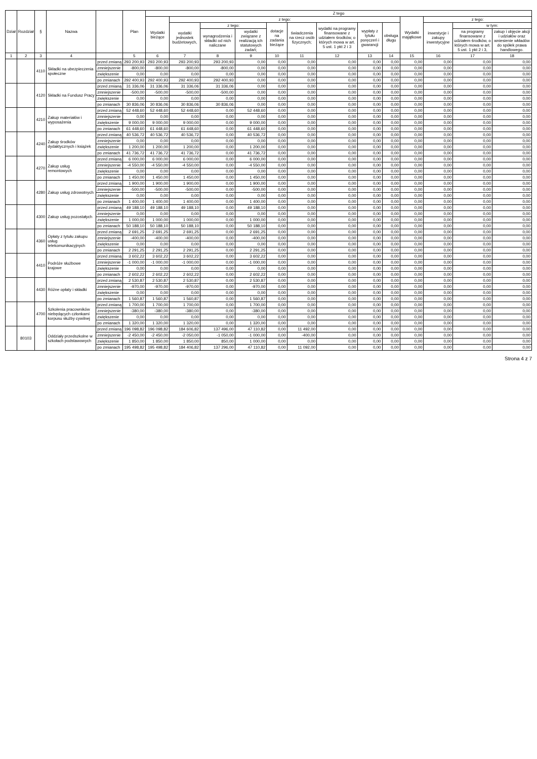| Dział | Rozdział | § | Nazwa | | Plan | Z tego | | | | | | | | | | | | |
| --- | --- | --- | --- | --- | --- | --- | --- | --- | --- | --- | --- | --- | --- | --- | --- | --- | --- | --- |
| | | | | | | Wydatki bieżące | z tego: | | | | | | | | Wydatki majątkowe | z tego: | | |
| | | | | | | | wydatki jednostek budżetowych, | z tego: | | dotacje na zadania bieżące | świadczenia na rzecz osób fizycznych; | wydatki na programy finansowane z udziałem środków, o których mowa w art. 5 ust. 1 pkt 2 i 3 | wypłaty z tytułu poręczeń i gwarancji | obsługa długu | | inwestycje i zakupy inwestycyjne | w tym: | |
| | | | | | | | | wynagrodzenia i składki od nich naliczane | wydatki związane z realizacją ich statutowych zadań; | | | | | | | | na programy finansowane z udziałem środków, o których mowa w art. 5 ust. 1 pkt 2 i 3, | zakup i objęcie akcji i udziałów oraz wniesienie wkładów do spółek prawa handlowego. |
| 1 | 2 | 3 | 4 | | 5 | 6 | 7 | 8 | 9 | 10 | 11 | 12 | 13 | 14 | 15 | 16 | 17 | 18 |
| | | 4110 | Składki na ubezpieczenia społeczne | przed zmianą | 293 200,93 | 293 200,93 | 293 200,93 | 293 200,93 | 0,00 | 0,00 | 0,00 | 0,00 | 0,00 | 0,00 | 0,00 | 0,00 | 0,00 | 0,00 |
| | | | | zmniejszenie | -800,00 | -800,00 | -800,00 | -800,00 | 0,00 | 0,00 | 0,00 | 0,00 | 0,00 | 0,00 | 0,00 | 0,00 | 0,00 | 0,00 |
| | | | | zwiększenie | 0,00 | 0,00 | 0,00 | 0,00 | 0,00 | 0,00 | 0,00 | 0,00 | 0,00 | 0,00 | 0,00 | 0,00 | 0,00 | 0,00 |
| | | | | po zmianach | 292 400,93 | 292 400,93 | 292 400,93 | 292 400,93 | 0,00 | 0,00 | 0,00 | 0,00 | 0,00 | 0,00 | 0,00 | 0,00 | 0,00 | 0,00 |
| | | 4120 | Składki na Fundusz Pracy | przed zmianą | 31 336,06 | 31 336,06 | 31 336,06 | 31 336,06 | 0,00 | 0,00 | 0,00 | 0,00 | 0,00 | 0,00 | 0,00 | 0,00 | 0,00 | 0,00 |
| | | | | zmniejszenie | -500,00 | -500,00 | -500,00 | -500,00 | 0,00 | 0,00 | 0,00 | 0,00 | 0,00 | 0,00 | 0,00 | 0,00 | 0,00 | 0,00 |
| | | | | zwiększenie | 0,00 | 0,00 | 0,00 | 0,00 | 0,00 | 0,00 | 0,00 | 0,00 | 0,00 | 0,00 | 0,00 | 0,00 | 0,00 | 0,00 |
| | | | | po zmianach | 30 836,06 | 30 836,06 | 30 836,06 | 30 836,06 | 0,00 | 0,00 | 0,00 | 0,00 | 0,00 | 0,00 | 0,00 | 0,00 | 0,00 | 0,00 |
| | | 4210 | Zakup materiałów i wyposażenia | przed zmianą | 52 448,60 | 52 448,60 | 52 448,60 | 0,00 | 52 448,60 | 0,00 | 0,00 | 0,00 | 0,00 | 0,00 | 0,00 | 0,00 | 0,00 | 0,00 |
| | | | | zmniejszenie | 0,00 | 0,00 | 0,00 | 0,00 | 0,00 | 0,00 | 0,00 | 0,00 | 0,00 | 0,00 | 0,00 | 0,00 | 0,00 | 0,00 |
| | | | | zwiększenie | 9 000,00 | 9 000,00 | 9 000,00 | 0,00 | 9 000,00 | 0,00 | 0,00 | 0,00 | 0,00 | 0,00 | 0,00 | 0,00 | 0,00 | 0,00 |
| | | | | po zmianach | 61 448,60 | 61 448,60 | 61 448,60 | 0,00 | 61 448,60 | 0,00 | 0,00 | 0,00 | 0,00 | 0,00 | 0,00 | 0,00 | 0,00 | 0,00 |
| | | 4240 | Zakup środków dydaktycznych i książek | przed zmianą | 40 536,72 | 40 536,72 | 40 536,72 | 0,00 | 40 536,72 | 0,00 | 0,00 | 0,00 | 0,00 | 0,00 | 0,00 | 0,00 | 0,00 | 0,00 |
| | | | | zmniejszenie | 0,00 | 0,00 | 0,00 | 0,00 | 0,00 | 0,00 | 0,00 | 0,00 | 0,00 | 0,00 | 0,00 | 0,00 | 0,00 | 0,00 |
| | | | | zwiększenie | 1 200,00 | 1 200,00 | 1 200,00 | 0,00 | 1 200,00 | 0,00 | 0,00 | 0,00 | 0,00 | 0,00 | 0,00 | 0,00 | 0,00 | 0,00 |
| | | | | po zmianach | 41 736,72 | 41 736,72 | 41 736,72 | 0,00 | 41 736,72 | 0,00 | 0,00 | 0,00 | 0,00 | 0,00 | 0,00 | 0,00 | 0,00 | 0,00 |
| | | 4270 | Zakup usług remontowych | przed zmianą | 6 000,00 | 6 000,00 | 6 000,00 | 0,00 | 6 000,00 | 0,00 | 0,00 | 0,00 | 0,00 | 0,00 | 0,00 | 0,00 | 0,00 | 0,00 |
| | | | | zmniejszenie | -4 550,00 | -4 550,00 | -4 550,00 | 0,00 | -4 550,00 | 0,00 | 0,00 | 0,00 | 0,00 | 0,00 | 0,00 | 0,00 | 0,00 | 0,00 |
| | | | | zwiększenie | 0,00 | 0,00 | 0,00 | 0,00 | 0,00 | 0,00 | 0,00 | 0,00 | 0,00 | 0,00 | 0,00 | 0,00 | 0,00 | 0,00 |
| | | | | po zmianach | 1 450,00 | 1 450,00 | 1 450,00 | 0,00 | 1 450,00 | 0,00 | 0,00 | 0,00 | 0,00 | 0,00 | 0,00 | 0,00 | 0,00 | 0,00 |
| | | 4280 | Zakup usług zdrowotnych | przed zmianą | 1 900,00 | 1 900,00 | 1 900,00 | 0,00 | 1 900,00 | 0,00 | 0,00 | 0,00 | 0,00 | 0,00 | 0,00 | 0,00 | 0,00 | 0,00 |
| | | | | zmniejszenie | -500,00 | -500,00 | -500,00 | 0,00 | -500,00 | 0,00 | 0,00 | 0,00 | 0,00 | 0,00 | 0,00 | 0,00 | 0,00 | 0,00 |
| | | | | zwiększenie | 0,00 | 0,00 | 0,00 | 0,00 | 0,00 | 0,00 | 0,00 | 0,00 | 0,00 | 0,00 | 0,00 | 0,00 | 0,00 | 0,00 |
| | | | | po zmianach | 1 400,00 | 1 400,00 | 1 400,00 | 0,00 | 1 400,00 | 0,00 | 0,00 | 0,00 | 0,00 | 0,00 | 0,00 | 0,00 | 0,00 | 0,00 |
| | | 4300 | Zakup usług pozostałych | przed zmianą | 49 188,10 | 49 188,10 | 49 188,10 | 0,00 | 49 188,10 | 0,00 | 0,00 | 0,00 | 0,00 | 0,00 | 0,00 | 0,00 | 0,00 | 0,00 |
| | | | | zmniejszenie | 0,00 | 0,00 | 0,00 | 0,00 | 0,00 | 0,00 | 0,00 | 0,00 | 0,00 | 0,00 | 0,00 | 0,00 | 0,00 | 0,00 |
| | | | | zwiększenie | 1 000,00 | 1 000,00 | 1 000,00 | 0,00 | 1 000,00 | 0,00 | 0,00 | 0,00 | 0,00 | 0,00 | 0,00 | 0,00 | 0,00 | 0,00 |
| | | | | po zmianach | 50 188,10 | 50 188,10 | 50 188,10 | 0,00 | 50 188,10 | 0,00 | 0,00 | 0,00 | 0,00 | 0,00 | 0,00 | 0,00 | 0,00 | 0,00 |
| | | 4360 | Opłaty z tytułu zakupu usług telekomunikacyjnych | przed zmianą | 2 691,25 | 2 691,25 | 2 691,25 | 0,00 | 2 691,25 | 0,00 | 0,00 | 0,00 | 0,00 | 0,00 | 0,00 | 0,00 | 0,00 | 0,00 |
| | | | | zmniejszenie | -400,00 | -400,00 | -400,00 | 0,00 | -400,00 | 0,00 | 0,00 | 0,00 | 0,00 | 0,00 | 0,00 | 0,00 | 0,00 | 0,00 |
| | | | | zwiększenie | 0,00 | 0,00 | 0,00 | 0,00 | 0,00 | 0,00 | 0,00 | 0,00 | 0,00 | 0,00 | 0,00 | 0,00 | 0,00 | 0,00 |
| | | | | po zmianach | 2 291,25 | 2 291,25 | 2 291,25 | 0,00 | 2 291,25 | 0,00 | 0,00 | 0,00 | 0,00 | 0,00 | 0,00 | 0,00 | 0,00 | 0,00 |
| | | 4410 | Podróże służbowe krajowe | przed zmianą | 3 602,22 | 3 602,22 | 3 602,22 | 0,00 | 3 602,22 | 0,00 | 0,00 | 0,00 | 0,00 | 0,00 | 0,00 | 0,00 | 0,00 | 0,00 |
| | | | | zmniejszenie | -1 000,00 | -1 000,00 | -1 000,00 | 0,00 | -1 000,00 | 0,00 | 0,00 | 0,00 | 0,00 | 0,00 | 0,00 | 0,00 | 0,00 | 0,00 |
| | | | | zwiększenie | 0,00 | 0,00 | 0,00 | 0,00 | 0,00 | 0,00 | 0,00 | 0,00 | 0,00 | 0,00 | 0,00 | 0,00 | 0,00 | 0,00 |
| | | | | po zmianach | 2 602,22 | 2 602,22 | 2 602,22 | 0,00 | 2 602,22 | 0,00 | 0,00 | 0,00 | 0,00 | 0,00 | 0,00 | 0,00 | 0,00 | 0,00 |
| | | 4430 | Różne opłaty i składki | przed zmianą | 2 530,87 | 2 530,87 | 2 530,87 | 0,00 | 2 530,87 | 0,00 | 0,00 | 0,00 | 0,00 | 0,00 | 0,00 | 0,00 | 0,00 | 0,00 |
| | | | | zmniejszenie | -970,00 | -970,00 | -970,00 | 0,00 | -970,00 | 0,00 | 0,00 | 0,00 | 0,00 | 0,00 | 0,00 | 0,00 | 0,00 | 0,00 |
| | | | | zwiększenie | 0,00 | 0,00 | 0,00 | 0,00 | 0,00 | 0,00 | 0,00 | 0,00 | 0,00 | 0,00 | 0,00 | 0,00 | 0,00 | 0,00 |
| | | | | po zmianach | 1 560,87 | 1 560,87 | 1 560,87 | 0,00 | 1 560,87 | 0,00 | 0,00 | 0,00 | 0,00 | 0,00 | 0,00 | 0,00 | 0,00 | 0,00 |
| | | 4700 | Szkolenia pracowników niebędących członkami korpusu służby cywilnej | przed zmianą | 1 700,00 | 1 700,00 | 1 700,00 | 0,00 | 1 700,00 | 0,00 | 0,00 | 0,00 | 0,00 | 0,00 | 0,00 | 0,00 | 0,00 | 0,00 |
| | | | | zmniejszenie | -380,00 | -380,00 | -380,00 | 0,00 | -380,00 | 0,00 | 0,00 | 0,00 | 0,00 | 0,00 | 0,00 | 0,00 | 0,00 | 0,00 |
| | | | | zwiększenie | 0,00 | 0,00 | 0,00 | 0,00 | 0,00 | 0,00 | 0,00 | 0,00 | 0,00 | 0,00 | 0,00 | 0,00 | 0,00 | 0,00 |
| | | | | po zmianach | 1 320,00 | 1 320,00 | 1 320,00 | 0,00 | 1 320,00 | 0,00 | 0,00 | 0,00 | 0,00 | 0,00 | 0,00 | 0,00 | 0,00 | 0,00 |
| | 80103 | | Oddziały przedszkolne w szkołach podstawowych | przed zmianą | 196 098,82 | 196 098,82 | 184 606,82 | 137 496,00 | 47 110,82 | 0,00 | 11 492,00 | 0,00 | 0,00 | 0,00 | 0,00 | 0,00 | 0,00 | 0,00 |
| | | | | zmniejszenie | -2 450,00 | -2 450,00 | -2 050,00 | -1 050,00 | -1 000,00 | 0,00 | -400,00 | 0,00 | 0,00 | 0,00 | 0,00 | 0,00 | 0,00 | 0,00 |
| | | | | zwiększenie | 1 850,00 | 1 850,00 | 1 850,00 | 850,00 | 1 000,00 | 0,00 | 0,00 | 0,00 | 0,00 | 0,00 | 0,00 | 0,00 | 0,00 | 0,00 |
| | | | | po zmianach | 195 498,82 | 195 498,82 | 184 406,82 | 137 296,00 | 47 110,82 | 0,00 | 11 092,00 | 0,00 | 0,00 | 0,00 | 0,00 | 0,00 | 0,00 | 0,00 |
Strona 4 z 7